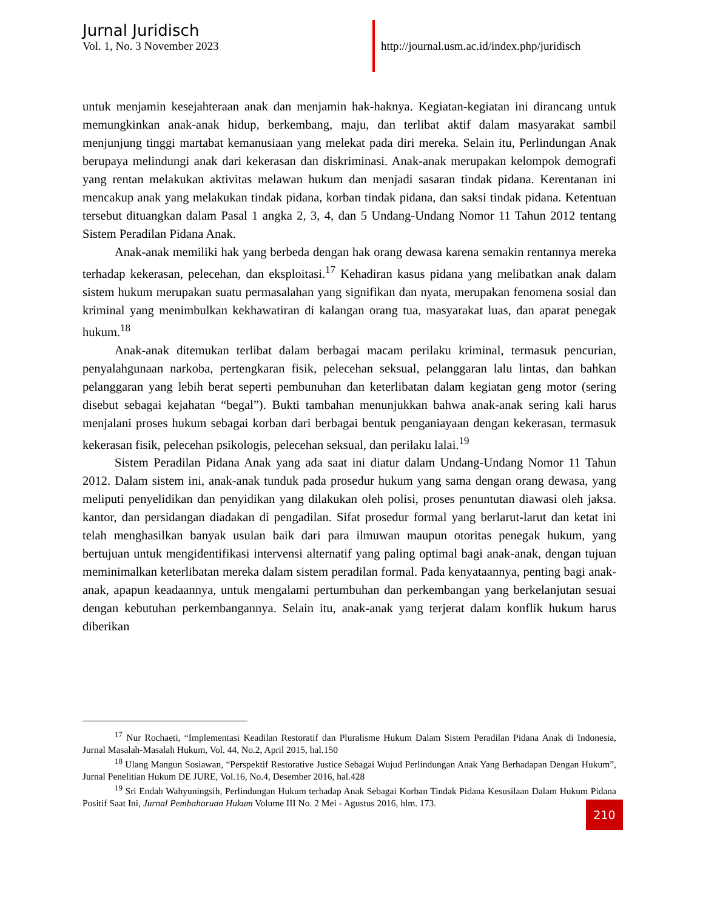Jurnal Juridisch
Vol. 1, No. 3 November 2023
http://journal.usm.ac.id/index.php/juridisch
untuk menjamin kesejahteraan anak dan menjamin hak-haknya. Kegiatan-kegiatan ini dirancang untuk memungkinkan anak-anak hidup, berkembang, maju, dan terlibat aktif dalam masyarakat sambil menjunjung tinggi martabat kemanusiaan yang melekat pada diri mereka. Selain itu, Perlindungan Anak berupaya melindungi anak dari kekerasan dan diskriminasi. Anak-anak merupakan kelompok demografi yang rentan melakukan aktivitas melawan hukum dan menjadi sasaran tindak pidana. Kerentanan ini mencakup anak yang melakukan tindak pidana, korban tindak pidana, dan saksi tindak pidana. Ketentuan tersebut dituangkan dalam Pasal 1 angka 2, 3, 4, dan 5 Undang-Undang Nomor 11 Tahun 2012 tentang Sistem Peradilan Pidana Anak.
Anak-anak memiliki hak yang berbeda dengan hak orang dewasa karena semakin rentannya mereka terhadap kekerasan, pelecehan, dan eksploitasi.<sup>17</sup> Kehadiran kasus pidana yang melibatkan anak dalam sistem hukum merupakan suatu permasalahan yang signifikan dan nyata, merupakan fenomena sosial dan kriminal yang menimbulkan kekhawatiran di kalangan orang tua, masyarakat luas, dan aparat penegak hukum.<sup>18</sup>
Anak-anak ditemukan terlibat dalam berbagai macam perilaku kriminal, termasuk pencurian, penyalahgunaan narkoba, pertengkaran fisik, pelecehan seksual, pelanggaran lalu lintas, dan bahkan pelanggaran yang lebih berat seperti pembunuhan dan keterlibatan dalam kegiatan geng motor (sering disebut sebagai kejahatan “begal”). Bukti tambahan menunjukkan bahwa anak-anak sering kali harus menjalani proses hukum sebagai korban dari berbagai bentuk penganiayaan dengan kekerasan, termasuk kekerasan fisik, pelecehan psikologis, pelecehan seksual, dan perilaku lalai.<sup>19</sup>
Sistem Peradilan Pidana Anak yang ada saat ini diatur dalam Undang-Undang Nomor 11 Tahun 2012. Dalam sistem ini, anak-anak tunduk pada prosedur hukum yang sama dengan orang dewasa, yang meliputi penyelidikan dan penyidikan yang dilakukan oleh polisi, proses penuntutan diawasi oleh jaksa. kantor, dan persidangan diadakan di pengadilan. Sifat prosedur formal yang berlarut-larut dan ketat ini telah menghasilkan banyak usulan baik dari para ilmuwan maupun otoritas penegak hukum, yang bertujuan untuk mengidentifikasi intervensi alternatif yang paling optimal bagi anak-anak, dengan tujuan meminimalkan keterlibatan mereka dalam sistem peradilan formal. Pada kenyataannya, penting bagi anak-anak, apapun keadaannya, untuk mengalami pertumbuhan dan perkembangan yang berkelanjutan sesuai dengan kebutuhan perkembangannya. Selain itu, anak-anak yang terjerat dalam konflik hukum harus diberikan
<sup>17</sup> Nur Rochaeti, “Implementasi Keadilan Restoratif dan Pluralisme Hukum Dalam Sistem Peradilan Pidana Anak di Indonesia, Jurnal Masalah-Masalah Hukum, Vol. 44, No.2, April 2015, hal.150
<sup>18</sup> Ulang Mangun Sosiawan, “Perspektif Restorative Justice Sebagai Wujud Perlindungan Anak Yang Berhadapan Dengan Hukum”, Jurnal Penelitian Hukum DE JURE, Vol.16, No.4, Desember 2016, hal.428
<sup>19</sup> Sri Endah Wahyuningsih, Perlindungan Hukum terhadap Anak Sebagai Korban Tindak Pidana Kesusilaan Dalam Hukum Pidana Positif Saat Ini, Jurnal Pembaharuan Hukum Volume III No. 2 Mei - Agustus 2016, hlm. 173.
210